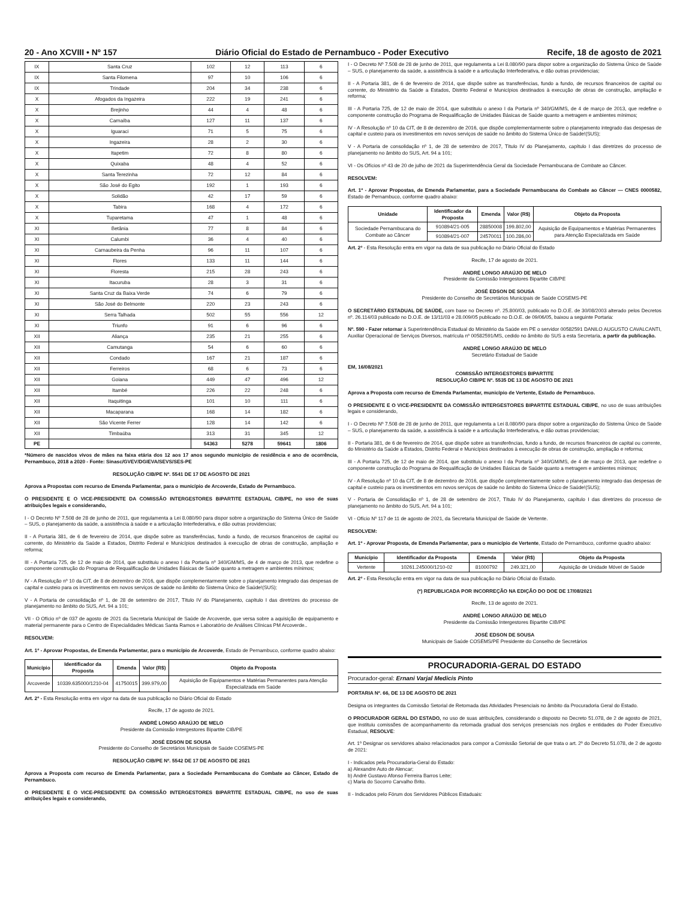20 - Ano XCVIII • Nº 157 Diário Oficial do Estado de Pernambuco - Poder Executivo Recife, 18 de agosto de 2021
| IX | Santa Cruz | 102 | 12 | 113 | 6 |
| IX | Santa Filomena | 97 | 10 | 106 | 6 |
| IX | Trindade | 204 | 34 | 238 | 6 |
| X | Afogados da Ingazeira | 222 | 19 | 241 | 6 |
| X | Brejinho | 44 | 4 | 48 | 6 |
| X | Carnaíba | 127 | 11 | 137 | 6 |
| X | Iguaraci | 71 | 5 | 75 | 6 |
| X | Ingazeira | 28 | 2 | 30 | 6 |
| X | Itapetim | 72 | 8 | 80 | 6 |
| X | Quixaba | 48 | 4 | 52 | 6 |
| X | Santa Terezinha | 72 | 12 | 84 | 6 |
| X | São José do Egito | 192 | 1 | 193 | 6 |
| X | Solidão | 42 | 17 | 59 | 6 |
| X | Tabira | 168 | 4 | 172 | 6 |
| X | Tuparetama | 47 | 1 | 48 | 6 |
| XI | Betânia | 77 | 8 | 84 | 6 |
| XI | Calumbi | 36 | 4 | 40 | 6 |
| XI | Carnaubeira da Penha | 96 | 11 | 107 | 6 |
| XI | Flores | 133 | 11 | 144 | 6 |
| XI | Floresta | 215 | 28 | 243 | 6 |
| XI | Itacuruba | 28 | 3 | 31 | 6 |
| XI | Santa Cruz da Baixa Verde | 74 | 6 | 79 | 6 |
| XI | São José do Belmonte | 220 | 23 | 243 | 6 |
| XI | Serra Talhada | 502 | 55 | 556 | 12 |
| XI | Triunfo | 91 | 6 | 96 | 6 |
| XII | Aliança | 235 | 21 | 255 | 6 |
| XII | Camutanga | 54 | 6 | 60 | 6 |
| XII | Condado | 167 | 21 | 187 | 6 |
| XII | Ferreiros | 68 | 6 | 73 | 6 |
| XII | Goiana | 449 | 47 | 496 | 12 |
| XII | Itambé | 226 | 22 | 248 | 6 |
| XII | Itaquitinga | 101 | 10 | 111 | 6 |
| XII | Macaparana | 168 | 14 | 182 | 6 |
| XII | São Vicente Ferrer | 128 | 14 | 142 | 6 |
| XII | Timbaúba | 313 | 31 | 345 | 12 |
| PE | | 54363 | 5278 | 59641 | 1806 |
*Número de nascidos vivos de mães na faixa etária dos 12 aos 17 anos segundo município de residência e ano de ocorrência, Pernambuco, 2018 a 2020 - Fonte: Sinasc/GVEV/DGIEVA/SEVS/SES-PE
RESOLUÇÃO CIB/PE Nº. 5541 DE 17 DE AGOSTO DE 2021
Aprova a Propostas com recurso de Emenda Parlamentar, para o município de Arcoverde, Estado de Pernambuco.
O PRESIDENTE E O VICE-PRESIDENTE DA COMISSÃO INTERGESTORES BIPARTITE ESTADUAL CIB/PE, no uso de suas atribuições legais e considerando,
I - O Decreto Nº 7.508 de 28 de junho de 2011, que regulamenta a Lei 8.080/90 para dispor sobre a organização do Sistema Único de Saúde – SUS, o planejamento da saúde, a assistência à saúde e a articulação Interfederativa, e dão outras providencias;
II - A Portaria 381, de 6 de fevereiro de 2014, que dispõe sobre as transferências, fundo a fundo, de recursos financeiros de capital ou corrente, do Ministério da Saúde a Estados, Distrito Federal e Municípios destinados à execução de obras de construção, ampliação e reforma;
III - A Portaria 725, de 12 de maio de 2014, que substituiu o anexo I da Portaria nº 340/GM/MS, de 4 de março de 2013, que redefine o componente construção do Programa de Requalificação de Unidades Básicas de Saúde quanto a metragem e ambientes mínimos;
IV - A Resolução nº 10 da CIT, de 8 de dezembro de 2016, que dispõe complementarmente sobre o planejamento integrado das despesas de capital e custeio para os investimentos em novos serviços de saúde no âmbito do Sistema Único de Saúde!(SUS);
V - A Portaria de consolidação nº 1, de 28 de setembro de 2017, Título IV do Planejamento, capítulo I das diretrizes do processo de planejamento no âmbito do SUS, Art. 94 a 101;
VII - O Ofício nº de 037 de agosto de 2021 da Secretaria Municipal de Saúde de Arcoverde, que versa sobre a aquisição de equipamento e material permanente para o Centro de Especialidades Médicas Santa Ramos e Laboratório de Análises Clínicas PM Arcoverde..
RESOLVEM:
Art. 1º - Aprovar Propostas, de Emenda Parlamentar, para o município de Arcoverde, Estado de Pernambuco, conforme quadro abaixo:
| Município | Identificador da Proposta | Emenda | Valor (R$) | Objeto da Proposta |
| --- | --- | --- | --- | --- |
| Arcoverde | 10339.635000/1210-04 | 41750015 | 399.979,00 | Aquisição de Equipamentos e Matérias Permanentes para Atenção Especializada em Saúde |
Art. 2º - Esta Resolução entra em vigor na data de sua publicação no Diário Oficial do Estado
Recife, 17 de agosto de 2021.
ANDRÉ LONGO ARAÚJO DE MELO
Presidente da Comissão Intergestores Bipartite CIB/PE
JOSÉ EDSON DE SOUSA
Presidente do Conselho de Secretários Municipais de Saúde COSEMS-PE
RESOLUÇÃO CIB/PE Nº. 5542 DE 17 DE AGOSTO DE 2021
Aprova a Proposta com recurso de Emenda Parlamentar, para a Sociedade Pernambucana do Combate ao Câncer, Estado de Pernambuco.
O PRESIDENTE E O VICE-PRESIDENTE DA COMISSÃO INTERGESTORES BIPARTITE ESTADUAL CIB/PE, no uso de suas atribuições legais e considerando,
I - O Decreto Nº 7.508 de 28 de junho de 2011, que regulamenta a Lei 8.080/90 para dispor sobre a organização do Sistema Único de Saúde – SUS, o planejamento da saúde, a assistência à saúde e a articulação Interfederativa, e dão outras providencias;
II - A Portaria 381, de 6 de fevereiro de 2014, que dispõe sobre as transferências, fundo a fundo, de recursos financeiros de capital ou corrente, do Ministério da Saúde a Estados, Distrito Federal e Municípios destinados à execução de obras de construção, ampliação e reforma;
III - A Portaria 725, de 12 de maio de 2014, que substituiu o anexo I da Portaria nº 340/GM/MS, de 4 de março de 2013, que redefine o componente construção do Programa de Requalificação de Unidades Básicas de Saúde quanto a metragem e ambientes mínimos;
IV - A Resolução nº 10 da CIT, de 8 de dezembro de 2016, que dispõe complementarmente sobre o planejamento integrado das despesas de capital e custeio para os investimentos em novos serviços de saúde no âmbito do Sistema Único de Saúde!(SUS);
V - A Portaria de consolidação nº 1, de 28 de setembro de 2017, Título IV do Planejamento, capítulo I das diretrizes do processo de planejamento no âmbito do SUS, Art. 94 a 101;
VI - Os Ofícios nº 43 de 20 de julho de 2021 da Superintendência Geral da Sociedade Pernambucana de Combate ao Câncer.
RESOLVEM:
Art. 1º - Aprovar Propostas, de Emenda Parlamentar, para a Sociedade Pernambucana do Combate ao Câncer — CNES 0000582, Estado de Pernambuco, conforme quadro abaixo:
| Unidade | Identificador da Proposta | Emenda | Valor (R$) | Objeto da Proposta |
| --- | --- | --- | --- | --- |
| Sociedade Pernambucana do Combate ao Câncer | 910894/21-005 | 28850008 | 199.802,00 | Aquisição de Equipamentos e Matérias Permanentes para Atenção Especializada em Saúde |
| | 910894/21-007 | 24570011 | 100.286,00 | |
Art. 2º - Esta Resolução entra em vigor na data de sua publicação no Diário Oficial do Estado
Recife, 17 de agosto de 2021.
ANDRÉ LONGO ARAÚJO DE MELO
Presidente da Comissão Intergestores Bipartite CIB/PE
JOSÉ EDSON DE SOUSA
Presidente do Conselho de Secretários Municipais de Saúde COSEMS-PE
O SECRETÁRIO ESTADUAL DE SAÚDE, com base no Decreto nº. 25.800/03, publicado no D.O.E. de 30/08/2003 alterado pelos Decretos nº. 26.114/03 publicado no D.O.E. de 13/11/03 e 28.009/05 publicado no D.O.E. de 09/06/05, baixou a seguinte Portaria:
Nº. 590 - Fazer retornar à Superintendência Estadual do Ministério da Saúde em PE o servidor 00582591 DANILO AUGUSTO CAVALCANTI, Auxiliar Operacional de Serviços Diversos, matrícula nº 00582591/MS, cedido no âmbito do SUS a esta Secretaria, a partir da publicação.
ANDRÉ LONGO ARAÚJO DE MELO
Secretário Estadual de Saúde
EM, 16/08/2021
COMISSÃO INTERGESTORES BIPARTITE
RESOLUÇÃO CIB/PE Nº. 5535 DE 13 DE AGOSTO DE 2021
Aprova a Proposta com recurso de Emenda Parlamentar, município de Vertente, Estado de Pernambuco.
O PRESIDENTE E O VICE-PRESIDENTE DA COMISSÃO INTERGESTORES BIPARTITE ESTADUAL CIB/PE, no uso de suas atribuições legais e considerando,
I - O Decreto Nº 7.508 de 28 de junho de 2011, que regulamenta a Lei 8.080/90 para dispor sobre a organização do Sistema Único de Saúde – SUS, o planejamento da saúde, a assistência à saúde e a articulação Interfederativa, e dão outras providencias;
II - Portaria 381, de 6 de fevereiro de 2014, que dispõe sobre as transferências, fundo a fundo, de recursos financeiros de capital ou corrente, do Ministério da Saúde a Estados, Distrito Federal e Municípios destinados à execução de obras de construção, ampliação e reforma;
III - A Portaria 725, de 12 de maio de 2014, que substituiu o anexo I da Portaria nº 340/GM/MS, de 4 de março de 2013, que redefine o componente construção do Programa de Requalificação de Unidades Básicas de Saúde quanto a metragem e ambientes mínimos;
IV - A Resolução nº 10 da CIT, de 8 de dezembro de 2016, que dispõe complementarmente sobre o planejamento integrado das despesas de capital e custeio para os investimentos em novos serviços de saúde no âmbito do Sistema Único de Saúde!(SUS);
V - Portaria de Consolidação nº 1, de 28 de setembro de 2017, Título IV do Planejamento, capítulo I das diretrizes do processo de planejamento no âmbito do SUS, Art. 94 a 101;
VI - Ofício Nº 117 de 11 de agosto de 2021, da Secretaria Municipal de Saúde de Vertente.
RESOLVEM:
Art. 1º - Aprovar Proposta, de Emenda Parlamentar, para o município de Vertente, Estado de Pernambuco, conforme quadro abaixo:
| Município | Identificador da Proposta | Emenda | Valor (R$) | Objeto da Proposta |
| --- | --- | --- | --- | --- |
| Vertente | 10261.245000/1210-02 | 81000792 | 249.321,00 | Aquisição de Unidade Móvel de Saúde |
Art. 2º - Esta Resolução entra em vigor na data de sua publicação no Diário Oficial do Estado.
(*) REPUBLICADA POR INCORREÇÃO NA EDIÇÃO DO DOE DE 17/08/2021
Recife, 13 de agosto de 2021.
ANDRÉ LONGO ARAÚJO DE MELO
Presidente da Comissão Intergestores Bipartite CIB/PE
JOSÉ EDSON DE SOUSA
Municipais de Saúde COSEMS/PE Presidente do Conselho de Secretários
PROCURADORIA-GERAL DO ESTADO
Procurador-geral: Ernani Varjal Medicis Pinto
PORTARIA Nº. 66, DE 13 DE AGOSTO DE 2021
Designa os integrantes da Comissão Setorial de Retomada das Atividades Presenciais no âmbito da Procuradoria Geral do Estado.
O PROCURADOR GERAL DO ESTADO, no uso de suas atribuições, considerando o disposto no Decreto 51.078, de 2 de agosto de 2021, que instituiu comissões de acompanhamento da retomada gradual dos serviços presenciais nos órgãos e entidades do Poder Executivo Estadual, RESOLVE:
Art. 1º Designar os servidores abaixo relacionados para compor a Comissão Setorial de que trata o art. 2º do Decreto 51.078, de 2 de agosto de 2021:
I - Indicados pela Procuradoria-Geral do Estado:
a) Alexandre Auto de Alencar;
b) André Gustavo Afonso Ferreira Barros Leite;
c) Maria do Socorro Carvalho Brito.
II - Indicados pelo Fórum dos Servidores Públicos Estaduais: